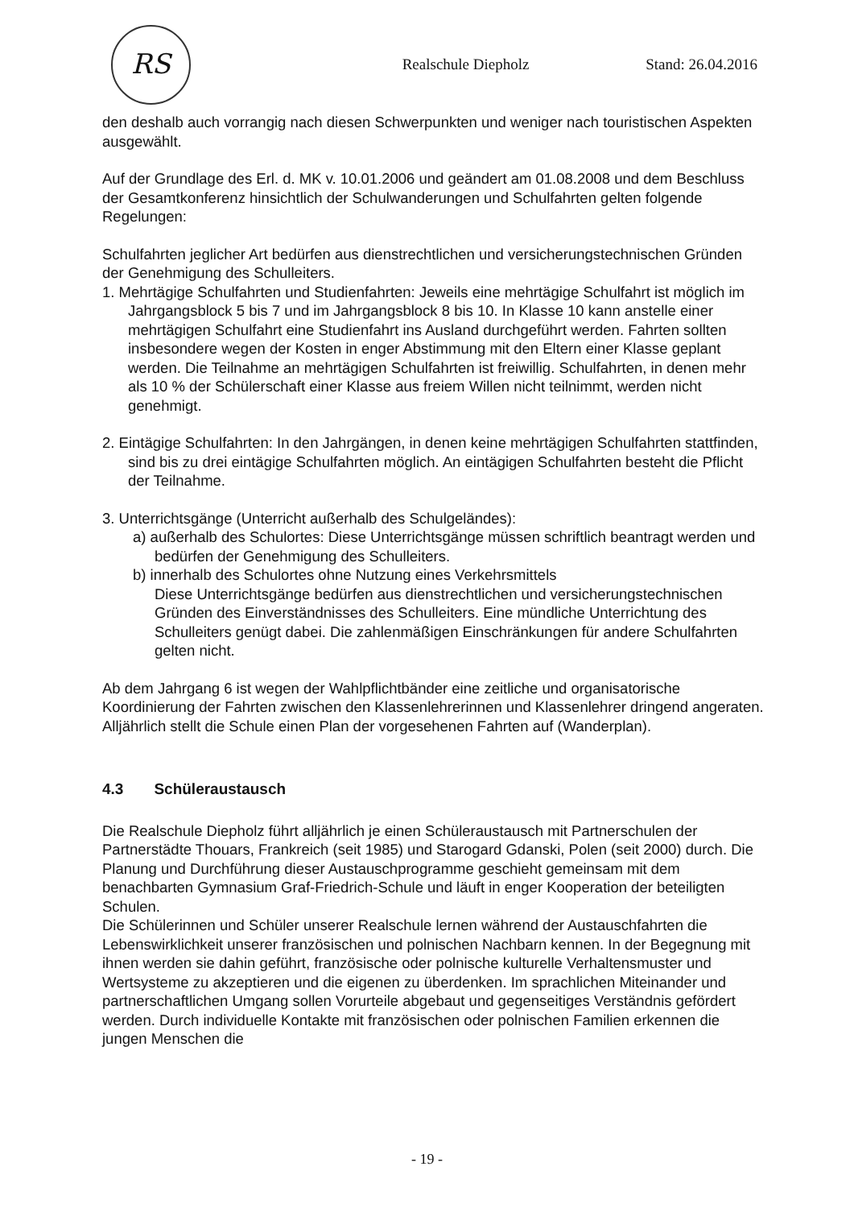RS
Realschule Diepholz Stand: 26.04.2016
den deshalb auch vorrangig nach diesen Schwerpunkten und weniger nach touristischen Aspekten ausgewählt.
Auf der Grundlage des Erl. d. MK v. 10.01.2006 und geändert am 01.08.2008 und dem Beschluss der Gesamtkonferenz hinsichtlich der Schulwanderungen und Schulfahrten gelten folgende Regelungen:
Schulfahrten jeglicher Art bedürfen aus dienstrechtlichen und versicherungstechnischen Gründen der Genehmigung des Schulleiters.
1. Mehrtägige Schulfahrten und Studienfahrten: Jeweils eine mehrtägige Schulfahrt ist möglich im Jahrgangsblock 5 bis 7 und im Jahrgangsblock 8 bis 10. In Klasse 10 kann anstelle einer mehrtägigen Schulfahrt eine Studienfahrt ins Ausland durchgeführt werden. Fahrten sollten insbesondere wegen der Kosten in enger Abstimmung mit den Eltern einer Klasse geplant werden. Die Teilnahme an mehrtägigen Schulfahrten ist freiwillig. Schulfahrten, in denen mehr als 10 % der Schülerschaft einer Klasse aus freiem Willen nicht teilnimmt, werden nicht genehmigt.
2. Eintägige Schulfahrten: In den Jahrgängen, in denen keine mehrtägigen Schulfahrten stattfinden, sind bis zu drei eintägige Schulfahrten möglich. An eintägigen Schulfahrten besteht die Pflicht der Teilnahme.
3. Unterrichtsgänge (Unterricht außerhalb des Schulgeländes):
a) außerhalb des Schulortes: Diese Unterrichtsgänge müssen schriftlich beantragt werden und bedürfen der Genehmigung des Schulleiters.
b) innerhalb des Schulortes ohne Nutzung eines Verkehrsmittels
Diese Unterrichtsgänge bedürfen aus dienstrechtlichen und versicherungstechnischen Gründen des Einverständnisses des Schulleiters. Eine mündliche Unterrichtung des Schulleiters genügt dabei. Die zahlenmäßigen Einschränkungen für andere Schulfahrten gelten nicht.
Ab dem Jahrgang 6 ist wegen der Wahlpflichtbänder eine zeitliche und organisatorische Koordinierung der Fahrten zwischen den Klassenlehrerinnen und Klassenlehrer dringend angeraten.
Alljährlich stellt die Schule einen Plan der vorgesehenen Fahrten auf (Wanderplan).
4.3 Schüleraustausch
Die Realschule Diepholz führt alljährlich je einen Schüleraustausch mit Partnerschulen der Partnerstädte Thouars, Frankreich (seit 1985) und Starogard Gdanski, Polen (seit 2000) durch. Die Planung und Durchführung dieser Austauschprogramme geschieht gemeinsam mit dem benachbarten Gymnasium Graf-Friedrich-Schule und läuft in enger Kooperation der beteiligten Schulen.
Die Schülerinnen und Schüler unserer Realschule lernen während der Austauschfahrten die Lebenswirklichkeit unserer französischen und polnischen Nachbarn kennen. In der Begegnung mit ihnen werden sie dahin geführt, französische oder polnische kulturelle Verhaltensmuster und Wertsysteme zu akzeptieren und die eigenen zu überdenken. Im sprachlichen Miteinander und partnerschaftlichen Umgang sollen Vorurteile abgebaut und gegenseitiges Verständnis gefördert werden. Durch individuelle Kontakte mit französischen oder polnischen Familien erkennen die jungen Menschen die
- 19 -